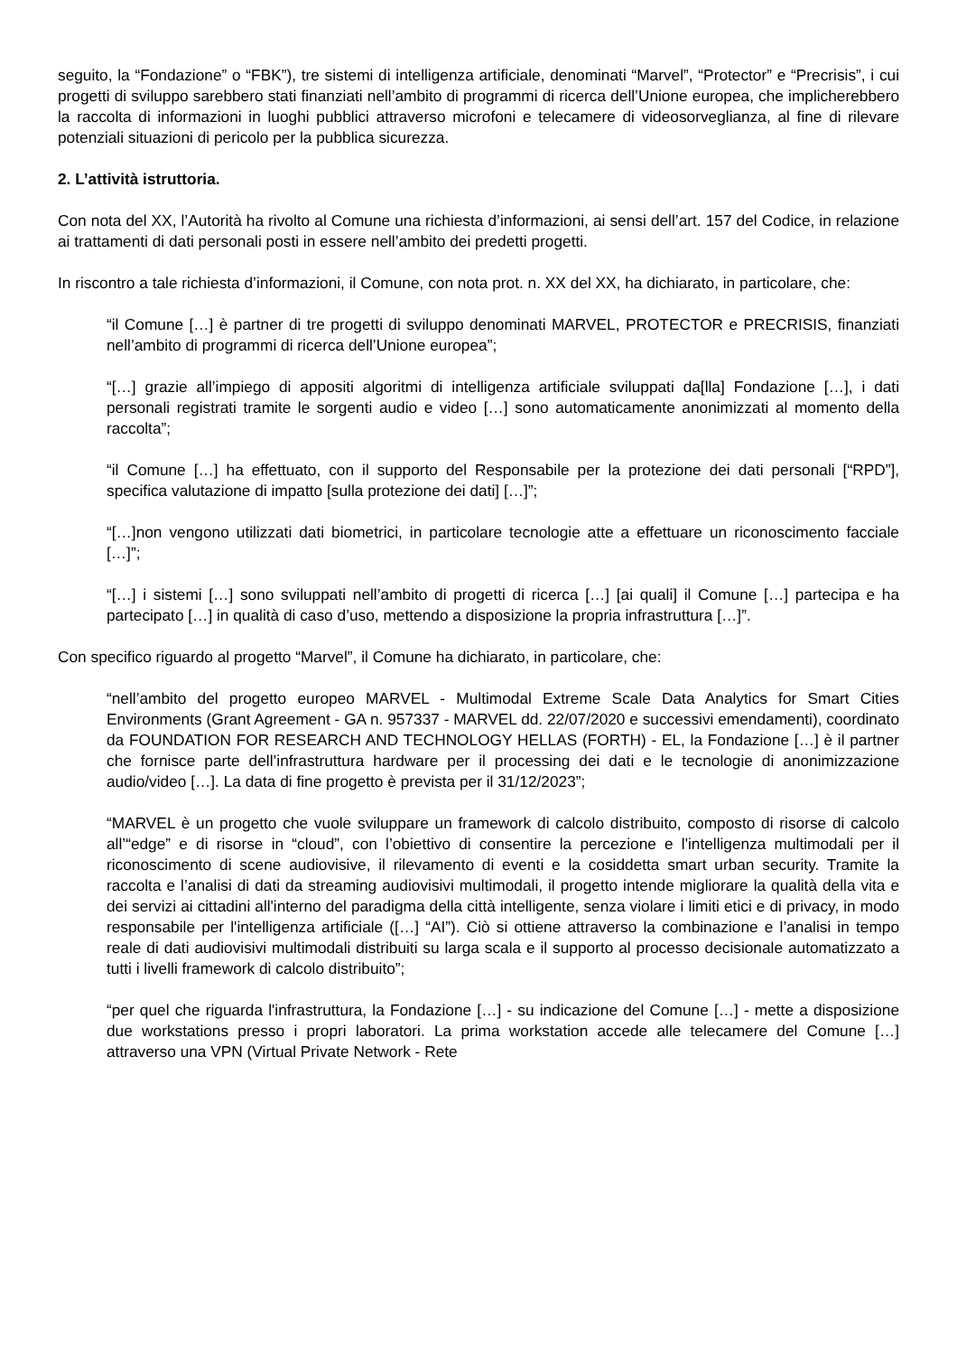seguito, la “Fondazione” o “FBK”), tre sistemi di intelligenza artificiale, denominati “Marvel”, “Protector” e “Precrisis”, i cui progetti di sviluppo sarebbero stati finanziati nell’ambito di programmi di ricerca dell’Unione europea, che implicherebbero la raccolta di informazioni in luoghi pubblici attraverso microfoni e telecamere di videosorveglianza, al fine di rilevare potenziali situazioni di pericolo per la pubblica sicurezza.
2. L’attività istruttoria.
Con nota del XX, l’Autorità ha rivolto al Comune una richiesta d’informazioni, ai sensi dell’art. 157 del Codice, in relazione ai trattamenti di dati personali posti in essere nell’ambito dei predetti progetti.
In riscontro a tale richiesta d’informazioni, il Comune, con nota prot. n. XX del XX, ha dichiarato, in particolare, che:
“il Comune […] è partner di tre progetti di sviluppo denominati MARVEL, PROTECTOR e PRECRISIS, finanziati nell’ambito di programmi di ricerca dell’Unione europea”;
“[…] grazie all’impiego di appositi algoritmi di intelligenza artificiale sviluppati da[lla] Fondazione […], i dati personali registrati tramite le sorgenti audio e video […] sono automaticamente anonimizzati al momento della raccolta”;
“il Comune […] ha effettuato, con il supporto del Responsabile per la protezione dei dati personali [“RPD”], specifica valutazione di impatto [sulla protezione dei dati] […]”;
“[…]non vengono utilizzati dati biometrici, in particolare tecnologie atte a effettuare un riconoscimento facciale […]”;
“[…] i sistemi […] sono sviluppati nell’ambito di progetti di ricerca […] [ai quali] il Comune […] partecipa e ha partecipato […] in qualità di caso d’uso, mettendo a disposizione la propria infrastruttura […]”.
Con specifico riguardo al progetto “Marvel”, il Comune ha dichiarato, in particolare, che:
“nell’ambito del progetto europeo MARVEL - Multimodal Extreme Scale Data Analytics for Smart Cities Environments (Grant Agreement - GA n. 957337 - MARVEL dd. 22/07/2020 e successivi emendamenti), coordinato da FOUNDATION FOR RESEARCH AND TECHNOLOGY HELLAS (FORTH) - EL, la Fondazione […] è il partner che fornisce parte dell’infrastruttura hardware per il processing dei dati e le tecnologie di anonimizzazione audio/video […]. La data di fine progetto è prevista per il 31/12/2023”;
“MARVEL è un progetto che vuole sviluppare un framework di calcolo distribuito, composto di risorse di calcolo all’“edge” e di risorse in “cloud”, con l’obiettivo di consentire la percezione e l'intelligenza multimodali per il riconoscimento di scene audiovisive, il rilevamento di eventi e la cosiddetta smart urban security. Tramite la raccolta e l’analisi di dati da streaming audiovisivi multimodali, il progetto intende migliorare la qualità della vita e dei servizi ai cittadini all'interno del paradigma della città intelligente, senza violare i limiti etici e di privacy, in modo responsabile per l'intelligenza artificiale ([…] “AI”). Ciò si ottiene attraverso la combinazione e l’analisi in tempo reale di dati audiovisivi multimodali distribuiti su larga scala e il supporto al processo decisionale automatizzato a tutti i livelli framework di calcolo distribuito”;
“per quel che riguarda l'infrastruttura, la Fondazione […] - su indicazione del Comune […] - mette a disposizione due workstations presso i propri laboratori. La prima workstation accede alle telecamere del Comune […] attraverso una VPN (Virtual Private Network - Rete